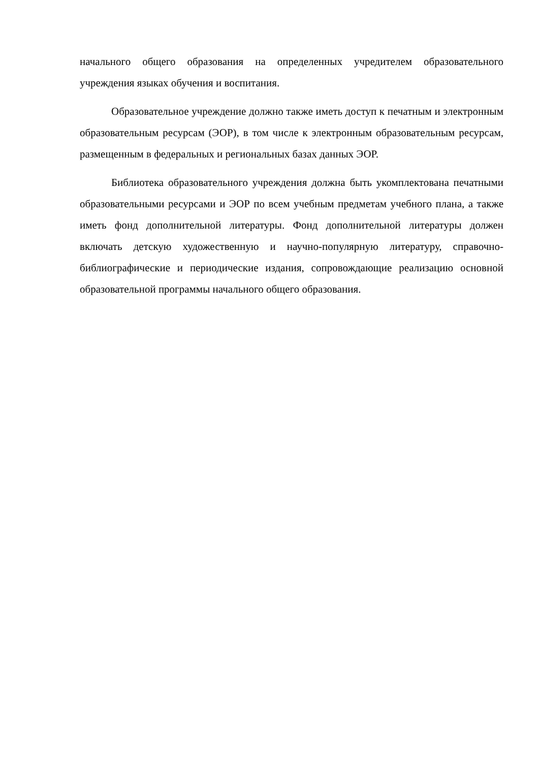начального общего образования на определенных учредителем образовательного учреждения языках обучения и воспитания.
Образовательное учреждение должно также иметь доступ к печатным и электронным образовательным ресурсам (ЭОР), в том числе к электронным образовательным ресурсам, размещенным в федеральных и региональных базах данных ЭОР.
Библиотека образовательного учреждения должна быть укомплектована печатными образовательными ресурсами и ЭОР по всем учебным предметам учебного плана, а также иметь фонд дополнительной литературы. Фонд дополнительной литературы должен включать детскую художественную и научно-популярную литературу, справочно-библиографические и периодические издания, сопровождающие реализацию основной образовательной программы начального общего образования.